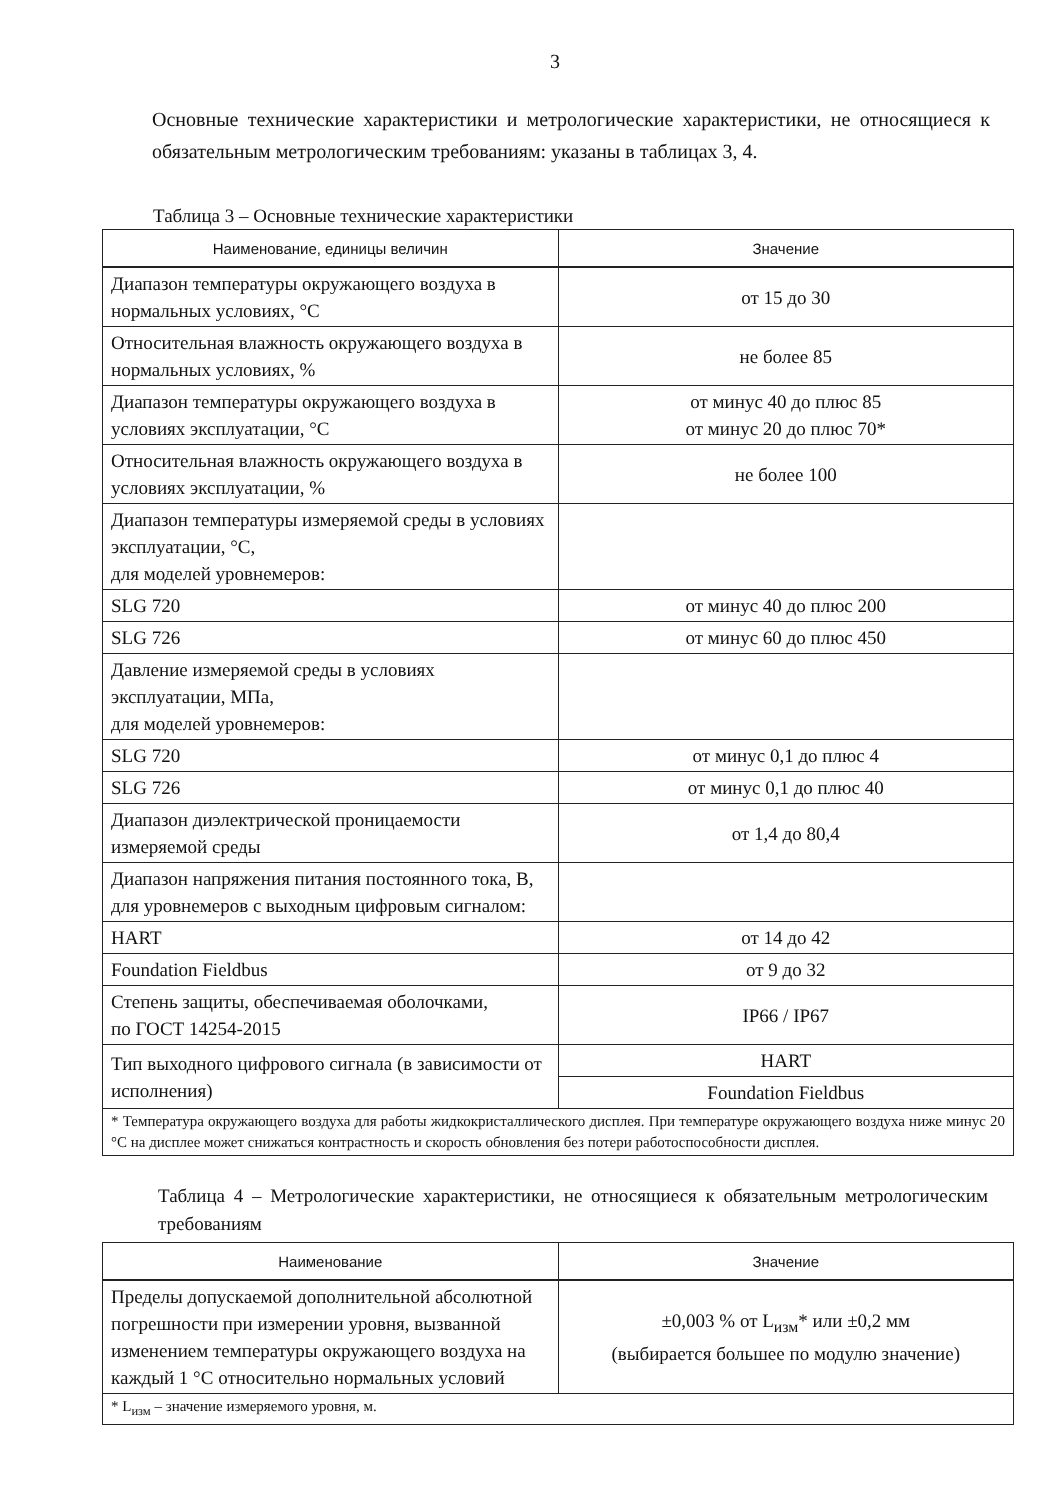3
Основные технические характеристики и метрологические характеристики, не относящиеся к обязательным метрологическим требованиям: указаны в таблицах 3, 4.
Таблица 3 – Основные технические характеристики
| Наименование, единицы величин | Значение |
| --- | --- |
| Диапазон температуры окружающего воздуха в нормальных условиях, °С | от 15 до 30 |
| Относительная влажность окружающего воздуха в нормальных условиях, % | не более 85 |
| Диапазон температуры окружающего воздуха в условиях эксплуатации, °С | от минус 40 до плюс 85 от минус 20 до плюс 70* |
| Относительная влажность окружающего воздуха в условиях эксплуатации, % | не более 100 |
| Диапазон температуры измеряемой среды в условиях эксплуатации, °С, для моделей уровнемеров: | |
| SLG 720 | от минус 40 до плюс 200 |
| SLG 726 | от минус 60 до плюс 450 |
| Давление измеряемой среды в условиях эксплуатации, МПа, для моделей уровнемеров: | |
| SLG 720 | от минус 0,1 до плюс 4 |
| SLG 726 | от минус 0,1 до плюс 40 |
| Диапазон диэлектрической проницаемости измеряемой среды | от 1,4 до 80,4 |
| Диапазон напряжения питания постоянного тока, В, для уровнемеров с выходным цифровым сигналом: | |
| HART | от 14 до 42 |
| Foundation Fieldbus | от 9 до 32 |
| Степень защиты, обеспечиваемая оболочками, по ГОСТ 14254-2015 | IP66 / IP67 |
| Тип выходного цифрового сигнала (в зависимости от исполнения) | HART |
| | Foundation Fieldbus |
| * Температура окружающего воздуха для работы жидкокристаллического дисплея. При температуре окружающего воздуха ниже минус 20 °С на дисплее может снижаться контрастность и скорость обновления без потери работоспособности дисплея. | |
Таблица 4 – Метрологические характеристики, не относящиеся к обязательным метрологическим требованиям
| Наименование | Значение |
| --- | --- |
| Пределы допускаемой дополнительной абсолютной погрешности при измерении уровня, вызванной изменением температуры окружающего воздуха на каждый 1 °С относительно нормальных условий | ±0,003 % от L<sub>изм</sub>* или ±0,2 мм (выбирается большее по модулю значение) |
| * L<sub>изм</sub> – значение измеряемого уровня, м. | |